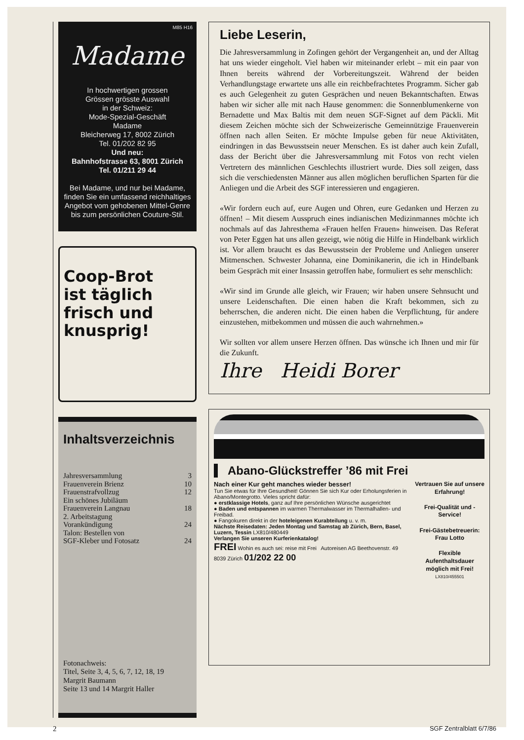M85 H16
Madame
In hochwertigen grossen
Grössen grösste Auswahl
in der Schweiz:
Mode-Spezial-Geschäft
Madame
Bleicherweg 17, 8002 Zürich
Tel. 01/202 82 95
Und neu:
Bahnhofstrasse 63, 8001 Zürich
Tel. 01/211 29 44
Bei Madame, und nur bei Madame, finden Sie ein umfassend reichhaltiges Angebot vom gehobenen Mittel-Genre bis zum persönlichen Couture-Stil.
Coop-Brot
ist täglich
frisch und
knusprig!
Inhaltsverzeichnis
| Jahresversammlung | 3 |
| Frauenverein Brienz | 10 |
| Frauenstrafvollzug | 12 |
| Ein schönes Jubiläum | |
| Frauenverein Langnau | 18 |
| 2. Arbeitstagung | |
| Vorankündigung | 24 |
| Talon: Bestellen von | |
| SGF-Kleber und Fotosatz | 24 |
Fotonachweis:
Titel, Seite 3, 4, 5, 6, 7, 12, 18, 19
Margrit Baumann
Seite 13 und 14 Margrit Haller
Liebe Leserin,
Die Jahresversammlung in Zofingen gehört der Vergangenheit an, und der Alltag hat uns wieder eingeholt. Viel haben wir miteinander erlebt – mit ein paar von Ihnen bereits während der Vorbereitungszeit. Während der beiden Verhandlungstage erwartete uns alle ein reichbefrachtetes Programm. Sicher gab es auch Gelegenheit zu guten Gesprächen und neuen Bekanntschaften. Etwas haben wir sicher alle mit nach Hause genommen: die Sonnenblumenkerne von Bernadette und Max Baltis mit dem neuen SGF-Signet auf dem Päckli. Mit diesem Zeichen möchte sich der Schweizerische Gemeinnützige Frauenverein öffnen nach allen Seiten. Er möchte Impulse geben für neue Aktivitäten, eindringen in das Bewusstsein neuer Menschen. Es ist daher auch kein Zufall, dass der Bericht über die Jahresversammlung mit Fotos von recht vielen Vertretern des männlichen Geschlechts illustriert wurde. Dies soll zeigen, dass sich die verschiedensten Männer aus allen möglichen beruflichen Sparten für die Anliegen und die Arbeit des SGF interessieren und engagieren.
«Wir fordern euch auf, eure Augen und Ohren, eure Gedanken und Herzen zu öffnen! – Mit diesem Ausspruch eines indianischen Medizinmannes möchte ich nochmals auf das Jahresthema «Frauen helfen Frauen» hinweisen. Das Referat von Peter Eggen hat uns allen gezeigt, wie nötig die Hilfe in Hindelbank wirklich ist. Vor allem braucht es das Bewusstsein der Probleme und Anliegen unserer Mitmenschen. Schwester Johanna, eine Dominikanerin, die ich in Hindelbank beim Gespräch mit einer Insassin getroffen habe, formuliert es sehr menschlich:
«Wir sind im Grunde alle gleich, wir Frauen; wir haben unsere Sehnsucht und unsere Leidenschaften. Die einen haben die Kraft bekommen, sich zu beherrschen, die anderen nicht. Die einen haben die Verpflichtung, für andere einzustehen, mitbekommen und müssen die auch wahrnehmen.»
Wir sollten vor allem unsere Herzen öffnen. Das wünsche ich Ihnen und mir für die Zukunft.
Ihre Heidi Borer
Abano-Glückstreffer ’86 mit Frei
Nach einer Kur geht manches wieder besser!
Tun Sie etwas für Ihre Gesundheit! Gönnen Sie sich Kur oder Erholungsferien in Abano/Montegrotto. Vieles spricht dafür:
● erstklassige Hotels, ganz auf Ihre persönlichen Wünsche ausgerichtet
● Baden und entspannen im warmen Thermalwasser im Thermalhallen- und Freibad.
● Fangokuren direkt in der hoteleigenen Kurabteilung u. v. m.
Nächste Reisedaten: Jeden Montag und Samstag ab Zürich, Bern, Basel, Luzern, Tessin LX810/480449
Verlangen Sie unseren Kurferienkatalog!
FREI Wohin es auch sei: reise mit Frei Autoreisen AG Beethovenstr. 49 8039 Zürich 01/202 22 00
Vertrauen Sie auf unsere Erfahrung!
Frei-Qualität und -Service!
Frei-Gästebetreuerin: Frau Lotto
Flexible Aufenthaltsdauer möglich mit Frei!
LX810/455501
2 SGF Zentralblatt 6/7/86